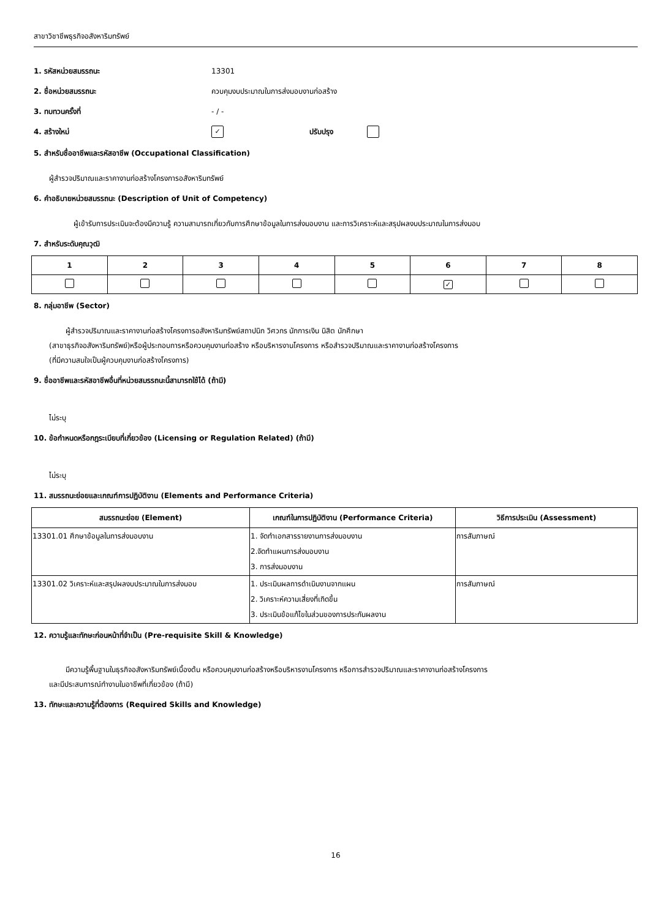สาขาวิชาชีพธุรกิจอสังหาริมทรัพย์
1. รหัสหน่วยสมรรถนะ 13301
2. ชื่อหน่วยสมรรถนะ ควบคุมงบประมาณในการส่งมอบงานก่อสร้าง
3. ทบทวนครั้งที่ - / -
4. สร้างใหม่ ✓ ปรับปรุง
5. สำหรับชื่ออาชีพและรหัสอาชีพ (Occupational Classification)
ผู้สำรวจปริมาณและราคางานก่อสร้างโครงการอสังหาริมทรัพย์
6. คำอธิบายหน่วยสมรรถนะ (Description of Unit of Competency)
ผู้เข้ารับการประเมินจะต้องมีความรู้ ความสามารถเกี่ยวกับการศึกษาข้อมูลในการส่งมอบงาน และการวิเคราะห์และสรุปผลงบประมาณในการส่งมอบ
7. สำหรับระดับคุณวุฒิ
| 1 | 2 | 3 | 4 | 5 | 6 | 7 | 8 |
| --- | --- | --- | --- | --- | --- | --- | --- |
| | | | | | ✓ | | |
8. กลุ่มอาชีพ (Sector)
ผู้สำรวจปริมาณและราคางานก่อสร้างโครงการอสังหาริมทรัพย์สถาปนิก วิศวกร นักการเงิน นิสิต นักศึกษา
(สาขาธุรกิจอสังหาริมทรัพย์)หรือผู้ประกอบการหรือควบคุมงานก่อสร้าง หรือบริหารงานโครงการ หรือสำรวจปริมาณและราคางานก่อสร้างโครงการ
(ที่มีความสนใจเป็นผู้ควบคุมงานก่อสร้างโครงการ)
9. ชื่ออาชีพและรหัสอาชีพอื่นที่หน่วยสมรรถนะนี้สามารถใช้ได้ (ถ้ามี)
ไม่ระบุ
10. ข้อกำหนดหรือกฎระเบียบที่เกี่ยวข้อง (Licensing or Regulation Related) (ถ้ามี)
ไม่ระบุ
11. สมรรถนะย่อยและเกณฑ์การปฏิบัติงาน (Elements and Performance Criteria)
| สมรรถนะย่อย (Element) | เกณฑ์ในการปฏิบัติงาน (Performance Criteria) | วิธีการประเมิน (Assessment) |
| --- | --- | --- |
| 13301.01 ศึกษาข้อมูลในการส่งมอบงาน | 1. จัดทำเอกสารรายงานการส่งมอบงาน 2.จัดทำแผนการส่งมอบงาน 3. การส่งมอบงาน | การสัมภาษณ์ |
| 13301.02 วิเคราะห์และสรุปผลงบประมาณในการส่งมอบ | 1. ประเมินผลการดำเนินงานจากแผน 2. วิเคราะห์ความเสี่ยงที่เกิดขึ้น 3. ประเมินข้อแก้ไขในส่วนของการประกันผลงาน | การสัมภาษณ์ |
12. ความรู้และทักษะก่อนหน้าที่จำเป็น (Pre-requisite Skill & Knowledge)
มีความรู้พื้นฐานในธุรกิจอสังหาริมทรัพย์เบื้องต้น หรือควบคุมงานก่อสร้างหรือบริหารงานโครงการ หรือการสำรวจปริมาณและราคางานก่อสร้างโครงการ
และมีประสบการณ์ทำงานในอาชีพที่เกี่ยวข้อง (ถ้ามี)
13. ทักษะและความรู้ที่ต้องการ (Required Skills and Knowledge)
16